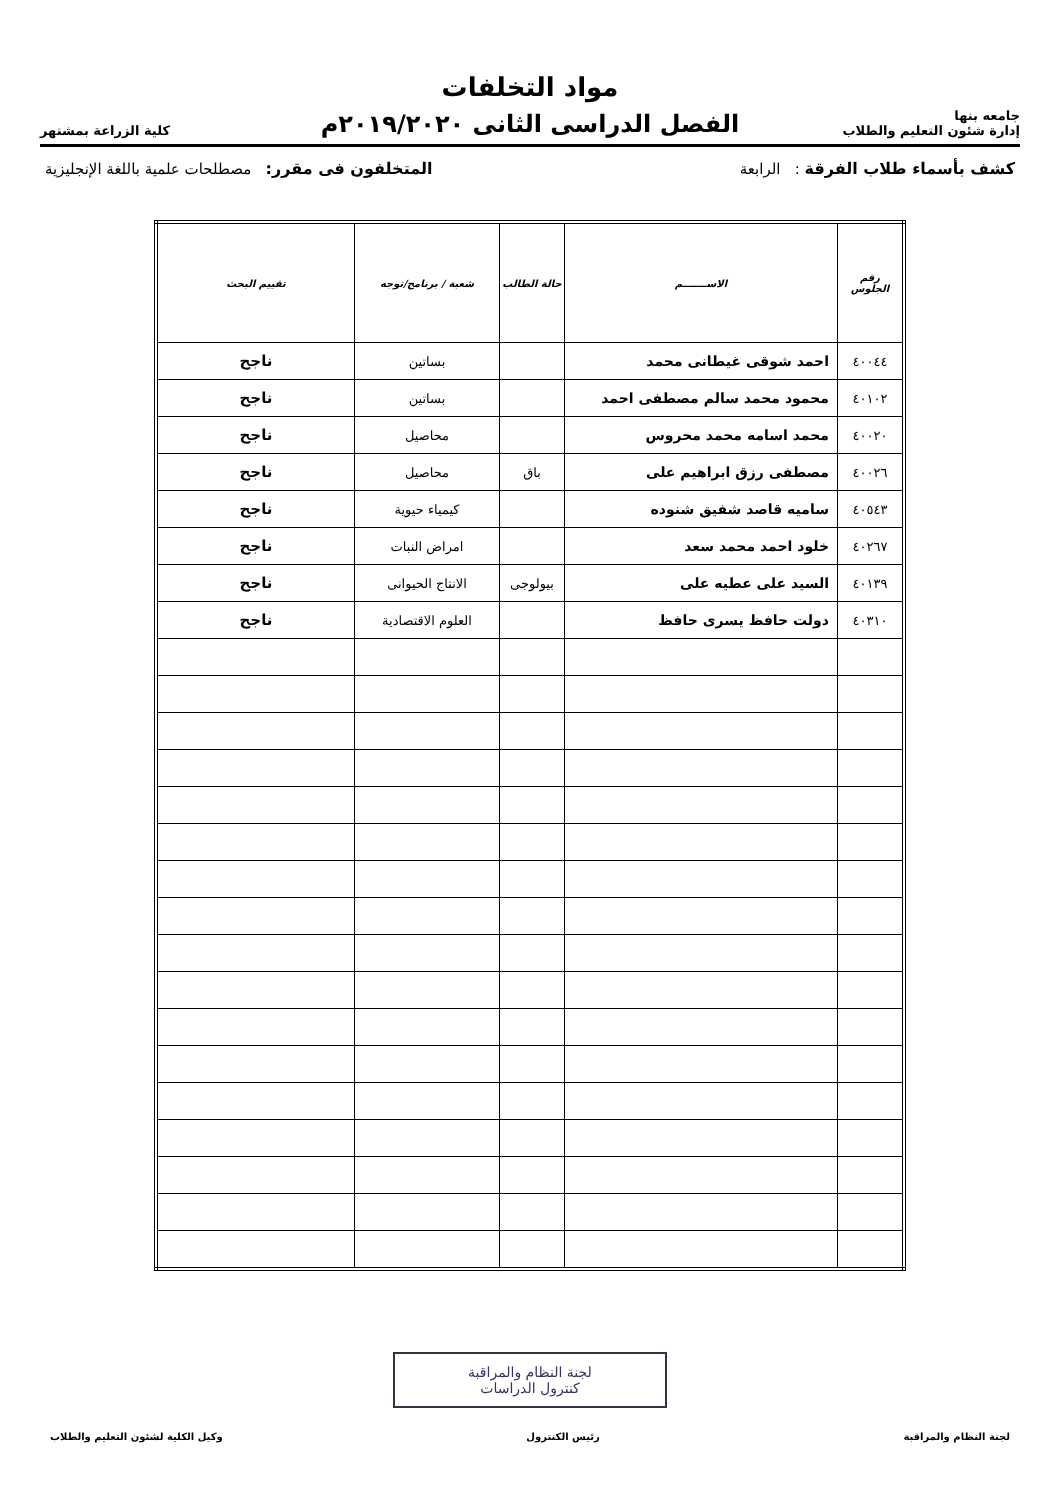جامعه بنها
إدارة شئون التعليم والطلاب
مواد التخلفات
الفصل الدراسى الثانى ٢٠١٩/٢٠٢٠م
كلية الزراعة بمشتهر
كشف بأسماء طلاب الفرقة : الرابعة المتخلفون فى مقرر: مصطلحات علمية باللغة الإنجليزية
| رقم الجلوس | الاســـــــم | حالة الطالب | شعبة / برنامج/توجه | تقييم البحث |
| --- | --- | --- | --- | --- |
| ٤٠٠٤٤ | احمد شوقى غيطانى محمد | | بساتين | ناجح |
| ٤٠١٠٢ | محمود محمد سالم مصطفى احمد | | بساتين | ناجح |
| ٤٠٠٢٠ | محمد اسامه محمد محروس | | محاصيل | ناجح |
| ٤٠٠٢٦ | مصطفى رزق ابراهيم على | باق | محاصيل | ناجح |
| ٤٠٥٤٣ | ساميه قاصد شفيق شنوده | | كيمياء حيوية | ناجح |
| ٤٠٢٦٧ | خلود احمد محمد سعد | | امراض النبات | ناجح |
| ٤٠١٣٩ | السيد على عطيه على | بيولوجى | الانتاج الحيوانى | ناجح |
| ٤٠٣١٠ | دولت حافظ يسرى حافظ | | العلوم الاقتصادية | ناجح |
لجنة النظام والمراقبة رئيس الكنترول وكيل الكلية لشئون التعليم والطلاب
لجنة النظام والمراقبة
كنترول الدراسات